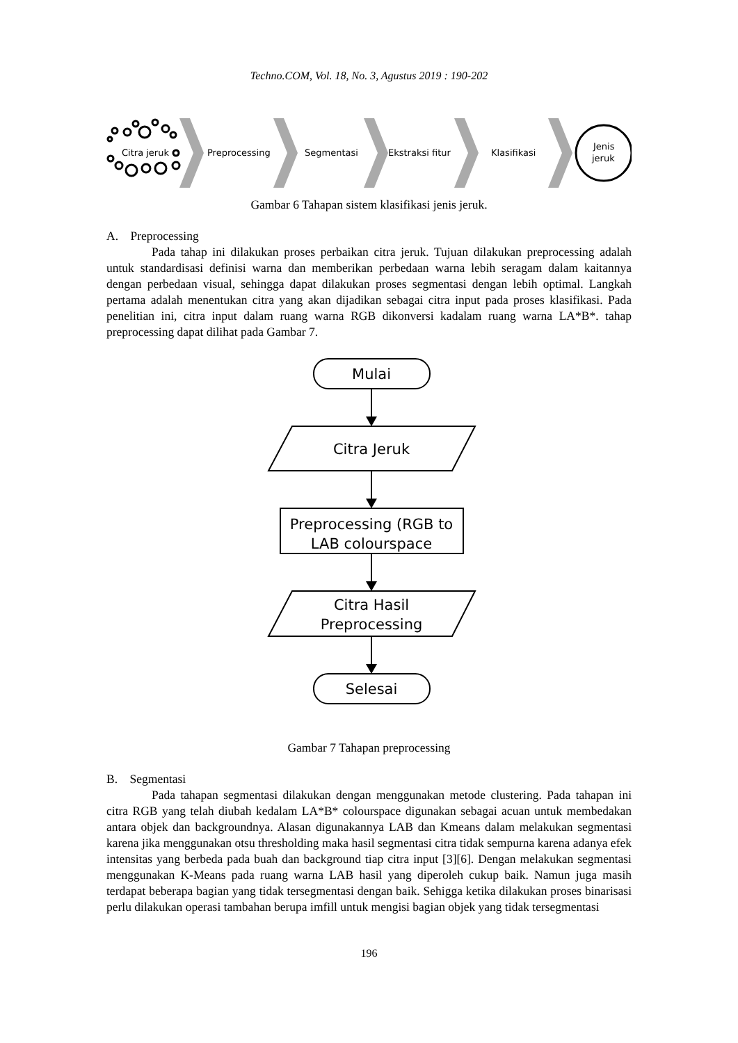Techno.COM, Vol. 18, No. 3, Agustus 2019 : 190-202
Citra jeruk
Preprocessing
Segmentasi
Ekstraksi fitur
Klasifikasi
Jenis
jeruk
Gambar 6 Tahapan sistem klasifikasi jenis jeruk.
A. Preprocessing
Pada tahap ini dilakukan proses perbaikan citra jeruk. Tujuan dilakukan preprocessing adalah untuk standardisasi definisi warna dan memberikan perbedaan warna lebih seragam dalam kaitannya dengan perbedaan visual, sehingga dapat dilakukan proses segmentasi dengan lebih optimal. Langkah pertama adalah menentukan citra yang akan dijadikan sebagai citra input pada proses klasifikasi. Pada penelitian ini, citra input dalam ruang warna RGB dikonversi kadalam ruang warna LA*B*. tahap preprocessing dapat dilihat pada Gambar 7.
Mulai
Citra Jeruk
Preprocessing (RGB to
LAB colourspace
Citra Hasil
Preprocessing
Selesai
Gambar 7 Tahapan preprocessing
B. Segmentasi
Pada tahapan segmentasi dilakukan dengan menggunakan metode clustering. Pada tahapan ini citra RGB yang telah diubah kedalam LA*B* colourspace digunakan sebagai acuan untuk membedakan antara objek dan backgroundnya. Alasan digunakannya LAB dan Kmeans dalam melakukan segmentasi karena jika menggunakan otsu thresholding maka hasil segmentasi citra tidak sempurna karena adanya efek intensitas yang berbeda pada buah dan background tiap citra input [3][6]. Dengan melakukan segmentasi menggunakan K-Means pada ruang warna LAB hasil yang diperoleh cukup baik. Namun juga masih terdapat beberapa bagian yang tidak tersegmentasi dengan baik. Sehigga ketika dilakukan proses binarisasi perlu dilakukan operasi tambahan berupa imfill untuk mengisi bagian objek yang tidak tersegmentasi
196